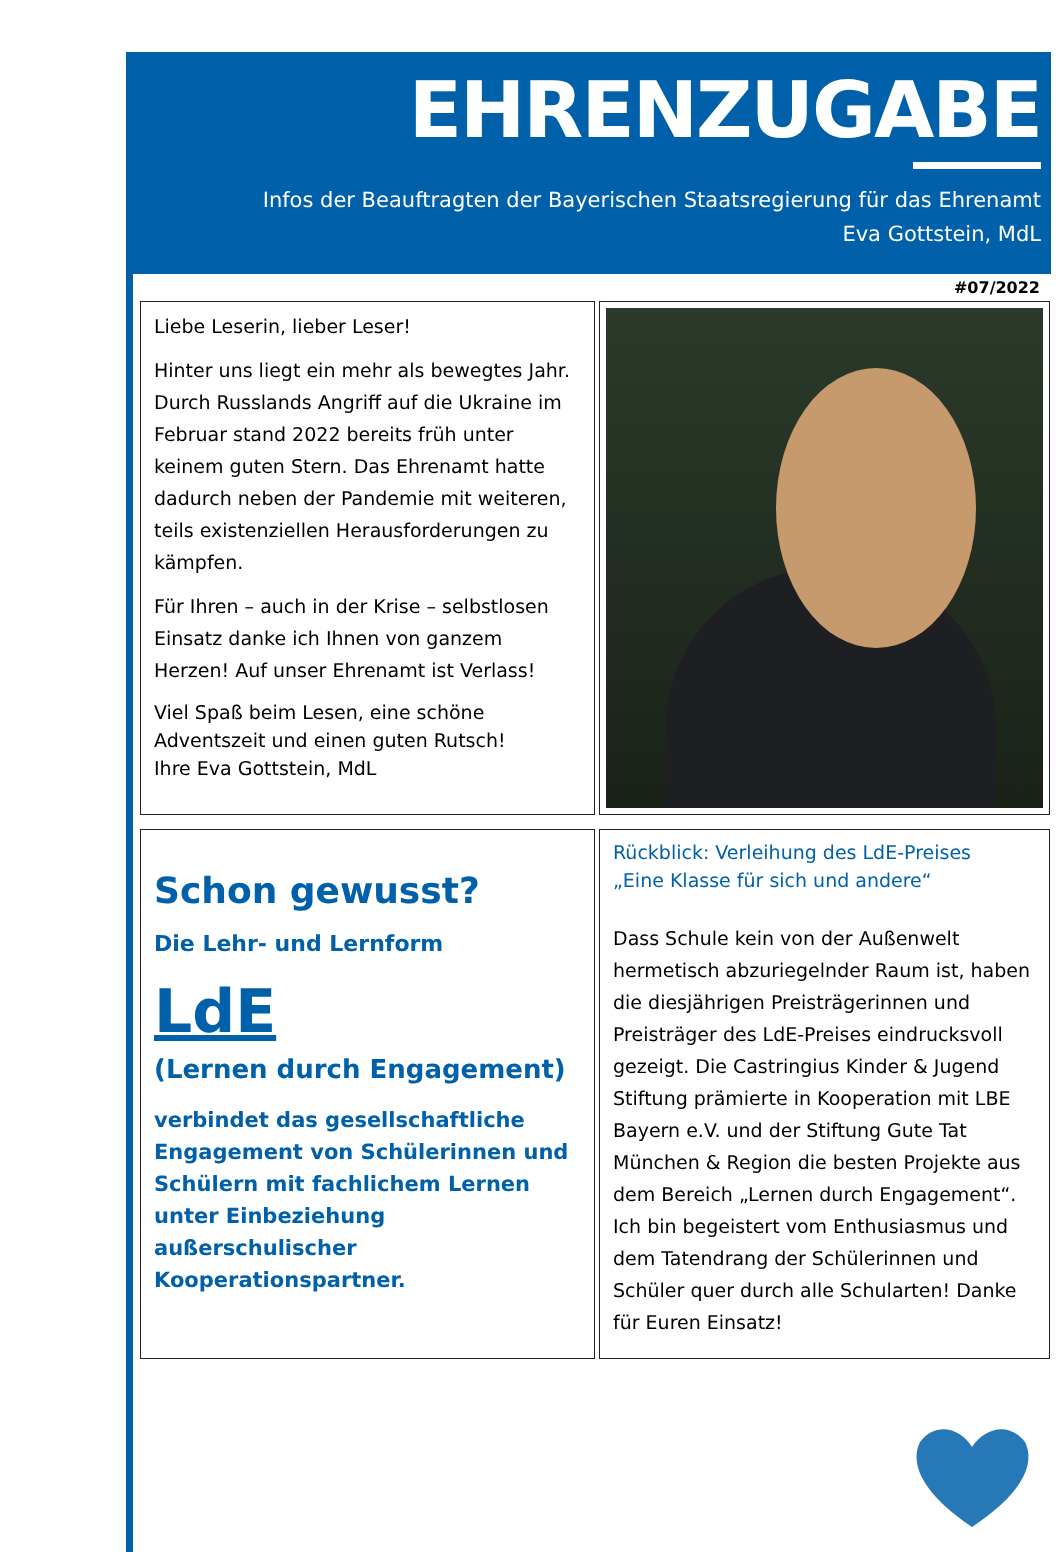EHRENZUGABE
Infos der Beauftragten der Bayerischen Staatsregierung für das Ehrenamt
Eva Gottstein, MdL
#07/2022
Liebe Leserin, lieber Leser!
Hinter uns liegt ein mehr als bewegtes Jahr. Durch Russlands Angriff auf die Ukraine im Februar stand 2022 bereits früh unter keinem guten Stern. Das Ehrenamt hatte dadurch neben der Pandemie mit weiteren, teils existenziellen Herausforderungen zu kämpfen.
Für Ihren – auch in der Krise – selbstlosen Einsatz danke ich Ihnen von ganzem Herzen! Auf unser Ehrenamt ist Verlass!
Viel Spaß beim Lesen, eine schöne Adventszeit und einen guten Rutsch!
Ihre Eva Gottstein, MdL
Schon gewusst?
Die Lehr- und Lernform
LdE
(Lernen durch Engagement)
verbindet das gesellschaftliche Engagement von Schülerinnen und Schülern mit fachlichem Lernen unter Einbeziehung außerschulischer Kooperationspartner.
Rückblick: Verleihung des LdE-Preises
„Eine Klasse für sich und andere“
Dass Schule kein von der Außenwelt hermetisch abzuriegelnder Raum ist, haben die diesjährigen Preisträgerinnen und Preisträger des LdE-Preises eindrucksvoll gezeigt. Die Castringius Kinder & Jugend Stiftung prämierte in Kooperation mit LBE Bayern e.V. und der Stiftung Gute Tat München & Region die besten Projekte aus dem Bereich „Lernen durch Engagement“. Ich bin begeistert vom Enthusiasmus und dem Tatendrang der Schülerinnen und Schüler quer durch alle Schularten! Danke für Euren Einsatz!